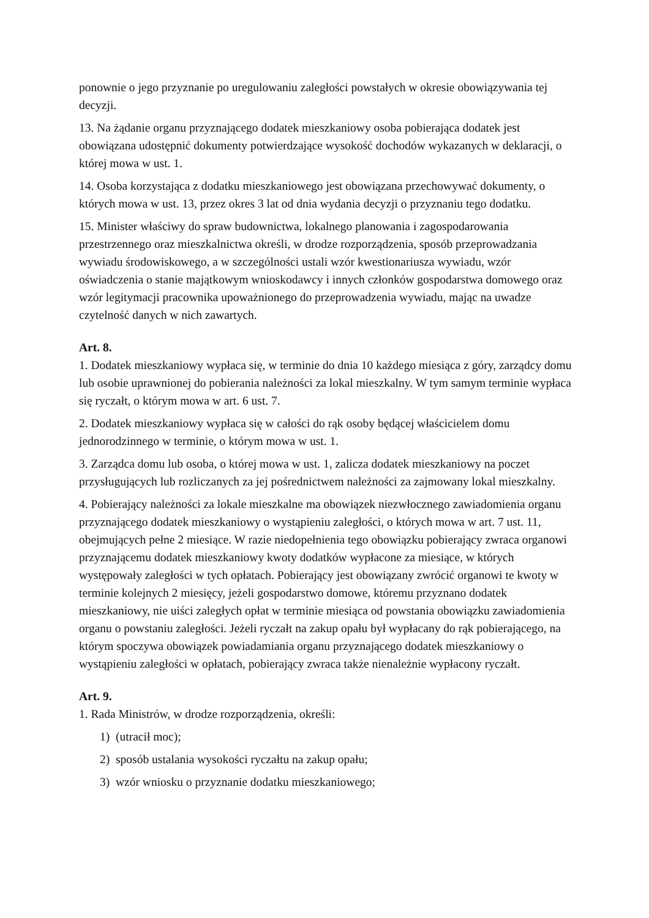ponownie o jego przyznanie po uregulowaniu zaległości powstałych w okresie obowiązywania tej decyzji.
13. Na żądanie organu przyznającego dodatek mieszkaniowy osoba pobierająca dodatek jest obowiązana udostępnić dokumenty potwierdzające wysokość dochodów wykazanych w deklaracji, o której mowa w ust. 1.
14. Osoba korzystająca z dodatku mieszkaniowego jest obowiązana przechowywać dokumenty, o których mowa w ust. 13, przez okres 3 lat od dnia wydania decyzji o przyznaniu tego dodatku.
15. Minister właściwy do spraw budownictwa, lokalnego planowania i zagospodarowania przestrzennego oraz mieszkalnictwa określi, w drodze rozporządzenia, sposób przeprowadzania wywiadu środowiskowego, a w szczególności ustali wzór kwestionariusza wywiadu, wzór oświadczenia o stanie majątkowym wnioskodawcy i innych członków gospodarstwa domowego oraz wzór legitymacji pracownika upoważnionego do przeprowadzenia wywiadu, mając na uwadze czytelność danych w nich zawartych.
Art. 8.
1. Dodatek mieszkaniowy wypłaca się, w terminie do dnia 10 każdego miesiąca z góry, zarządcy domu lub osobie uprawnionej do pobierania należności za lokal mieszkalny. W tym samym terminie wypłaca się ryczałt, o którym mowa w art. 6 ust. 7.
2. Dodatek mieszkaniowy wypłaca się w całości do rąk osoby będącej właścicielem domu jednorodzinnego w terminie, o którym mowa w ust. 1.
3. Zarządca domu lub osoba, o której mowa w ust. 1, zalicza dodatek mieszkaniowy na poczet przysługujących lub rozliczanych za jej pośrednictwem należności za zajmowany lokal mieszkalny.
4. Pobierający należności za lokale mieszkalne ma obowiązek niezwłocznego zawiadomienia organu przyznającego dodatek mieszkaniowy o wystąpieniu zaległości, o których mowa w art. 7 ust. 11, obejmujących pełne 2 miesiące. W razie niedopełnienia tego obowiązku pobierający zwraca organowi przyznającemu dodatek mieszkaniowy kwoty dodatków wypłacone za miesiące, w których występowały zaległości w tych opłatach. Pobierający jest obowiązany zwrócić organowi te kwoty w terminie kolejnych 2 miesięcy, jeżeli gospodarstwo domowe, któremu przyznano dodatek mieszkaniowy, nie uiści zaległych opłat w terminie miesiąca od powstania obowiązku zawiadomienia organu o powstaniu zaległości. Jeżeli ryczałt na zakup opału był wypłacany do rąk pobierającego, na którym spoczywa obowiązek powiadamiania organu przyznającego dodatek mieszkaniowy o wystąpieniu zaległości w opłatach, pobierający zwraca także nienależnie wypłacony ryczałt.
Art. 9.
1. Rada Ministrów, w drodze rozporządzenia, określi:
1) (utracił moc);
2) sposób ustalania wysokości ryczałtu na zakup opału;
3) wzór wniosku o przyznanie dodatku mieszkaniowego;